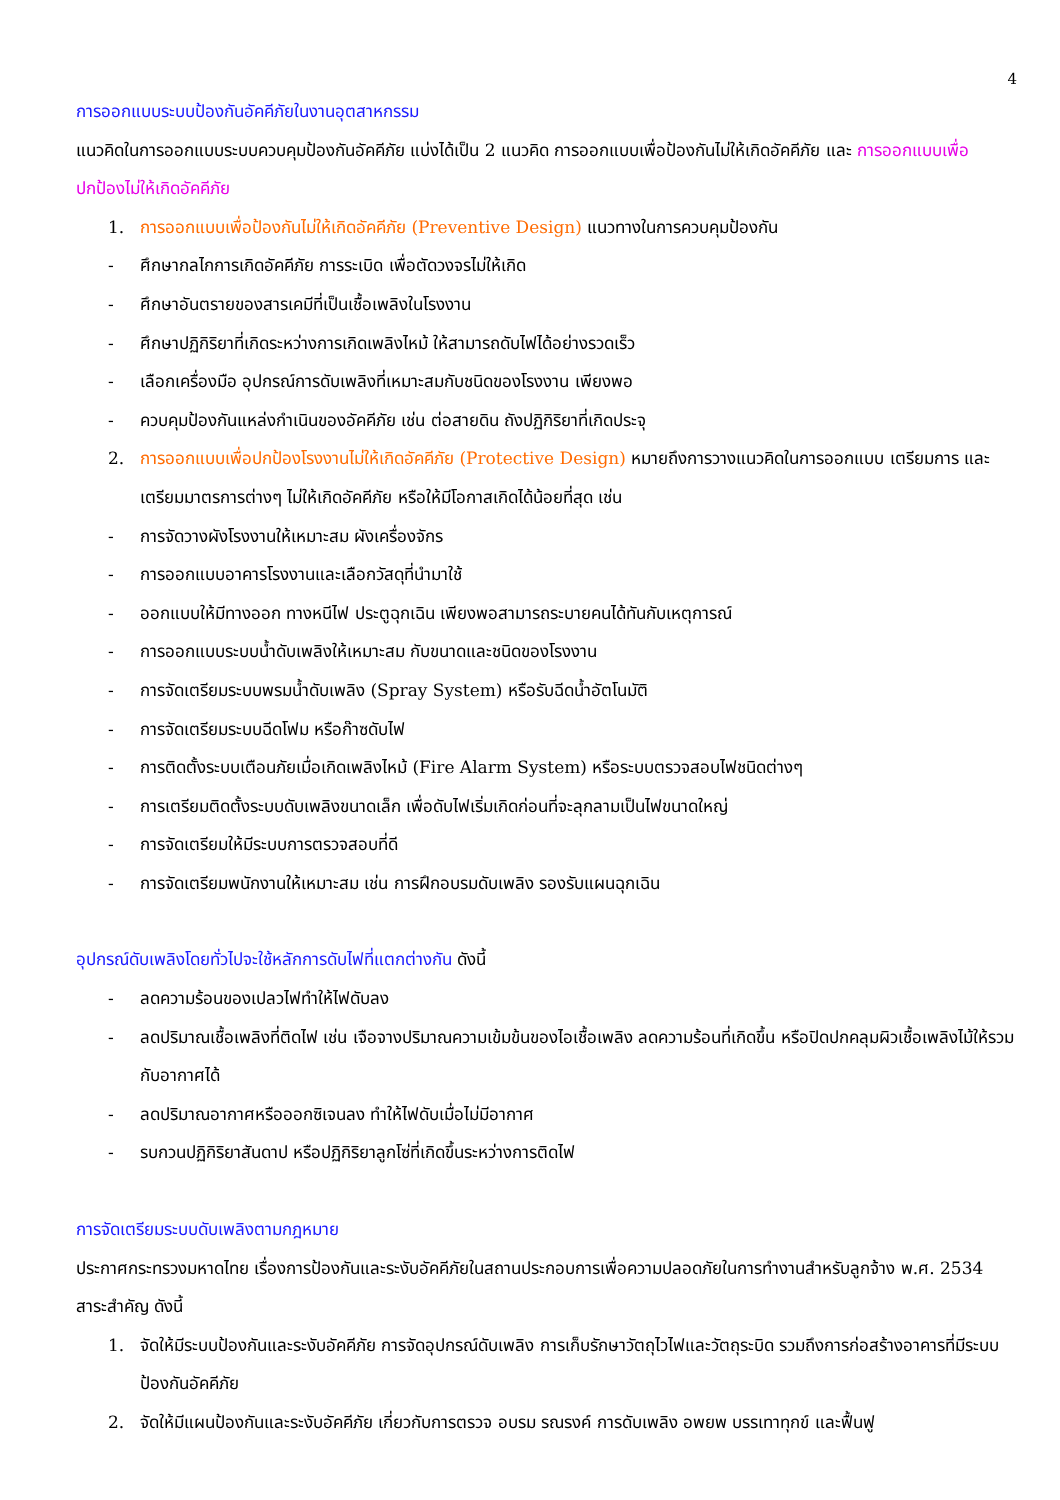4
การออกแบบระบบป้องกันอัคคีภัยในงานอุตสาหกรรม
แนวคิดในการออกแบบระบบควบคุมป้องกันอัคคีภัย แบ่งได้เป็น 2 แนวคิด การออกแบบเพื่อป้องกันไม่ให้เกิดอัคคีภัย และ การออกแบบเพื่อปกป้องไม่ให้เกิดอัคคีภัย
1. การออกแบบเพื่อป้องกันไม่ให้เกิดอัคคีภัย (Preventive Design) แนวทางในการควบคุมป้องกัน
- ศึกษากลไกการเกิดอัคคีภัย การระเบิด เพื่อตัดวงจรไม่ให้เกิด
- ศึกษาอันตรายของสารเคมีที่เป็นเชื้อเพลิงในโรงงาน
- ศึกษาปฏิกิริยาที่เกิดระหว่างการเกิดเพลิงไหม้ ให้สามารถดับไฟได้อย่างรวดเร็ว
- เลือกเครื่องมือ อุปกรณ์การดับเพลิงที่เหมาะสมกับชนิดของโรงงาน เพียงพอ
- ควบคุมป้องกันแหล่งกำเนินของอัคคีภัย เช่น ต่อสายดิน ถังปฏิกิริยาที่เกิดประจุ
2. การออกแบบเพื่อปกป้องโรงงานไม่ให้เกิดอัคคีภัย (Protective Design) หมายถึงการวางแนวคิดในการออกแบบ เตรียมการ และเตรียมมาตรการต่างๆ ไม่ให้เกิดอัคคีภัย หรือให้มีโอกาสเกิดได้น้อยที่สุด เช่น
- การจัดวางผังโรงงานให้เหมาะสม ผังเครื่องจักร
- การออกแบบอาคารโรงงานและเลือกวัสดุที่นำมาใช้
- ออกแบบให้มีทางออก ทางหนีไฟ ประตูฉุกเฉิน เพียงพอสามารถระบายคนได้ทันกับเหตุการณ์
- การออกแบบระบบน้ำดับเพลิงให้เหมาะสม กับขนาดและชนิดของโรงงาน
- การจัดเตรียมระบบพรมน้ำดับเพลิง (Spray System) หรือรับฉีดน้ำอัตโนมัติ
- การจัดเตรียมระบบฉีดโฟม หรือก๊าซดับไฟ
- การติดตั้งระบบเตือนภัยเมื่อเกิดเพลิงไหม้ (Fire Alarm System) หรือระบบตรวจสอบไฟชนิดต่างๆ
- การเตรียมติดตั้งระบบดับเพลิงขนาดเล็ก เพื่อดับไฟเริ่มเกิดก่อนที่จะลุกลามเป็นไฟขนาดใหญ่
- การจัดเตรียมให้มีระบบการตรวจสอบที่ดี
- การจัดเตรียมพนักงานให้เหมาะสม เช่น การฝึกอบรมดับเพลิง รองรับแผนฉุกเฉิน
อุปกรณ์ดับเพลิงโดยทั่วไปจะใช้หลักการดับไฟที่แตกต่างกัน ดังนี้
- ลดความร้อนของเปลวไฟทำให้ไฟดับลง
- ลดปริมาณเชื้อเพลิงที่ติดไฟ เช่น เจือจางปริมาณความเข้มข้นของไอเชื้อเพลิง ลดความร้อนที่เกิดขึ้น หรือปิดปกคลุมผิวเชื้อเพลิงไม้ให้รวมกับอากาศได้
- ลดปริมาณอากาศหรือออกซิเจนลง ทำให้ไฟดับเมื่อไม่มีอากาศ
- รบกวนปฏิกิริยาสันดาป หรือปฏิกิริยาลูกโซ่ที่เกิดขึ้นระหว่างการติดไฟ
การจัดเตรียมระบบดับเพลิงตามกฎหมาย
ประกาศกระทรวงมหาดไทย เรื่องการป้องกันและระงับอัคคีภัยในสถานประกอบการเพื่อความปลอดภัยในการทำงานสำหรับลูกจ้าง พ.ศ. 2534 สาระสำคัญ ดังนี้
1. จัดให้มีระบบป้องกันและระงับอัคคีภัย การจัดอุปกรณ์ดับเพลิง การเก็บรักษาวัตถุไวไฟและวัตถุระบิด รวมถึงการก่อสร้างอาคารที่มีระบบป้องกันอัคคีภัย
2. จัดให้มีแผนป้องกันและระงับอัคคีภัย เกี่ยวกับการตรวจ อบรม รณรงค์ การดับเพลิง อพยพ บรรเทาทุกข์ และฟื้นฟู